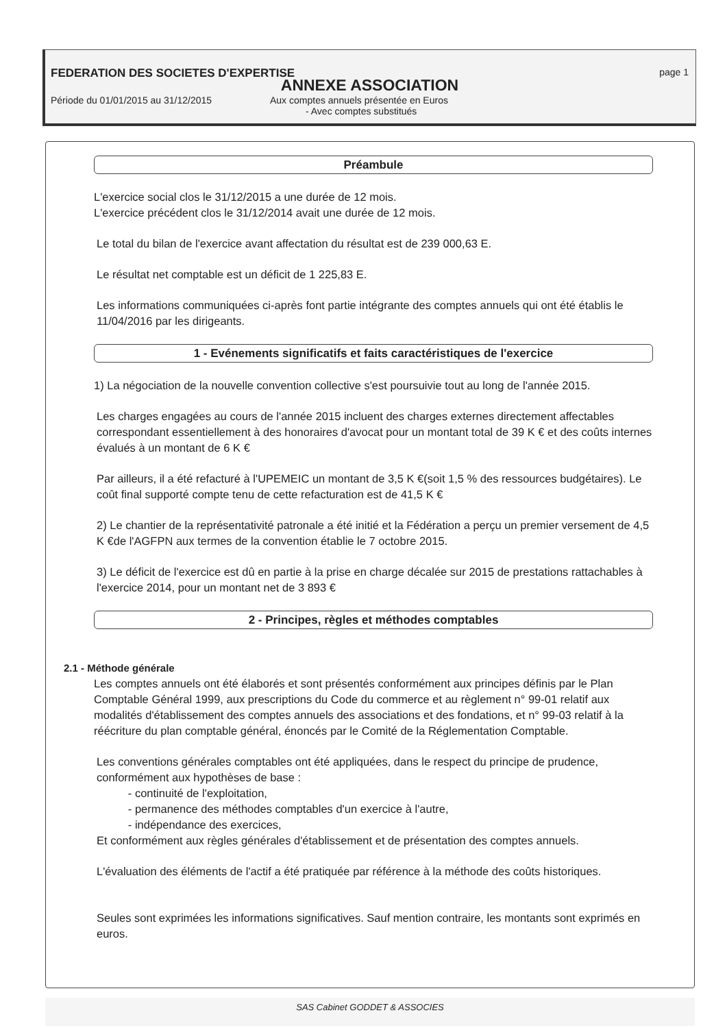FEDERATION DES SOCIETES D'EXPERTISE page 1
ANNEXE ASSOCIATION
Période du 01/01/2015 au 31/12/2015 Aux comptes annuels présentée en Euros
- Avec comptes substitués
Préambule
L'exercice social clos le 31/12/2015 a une durée de 12 mois.
L'exercice précédent clos le 31/12/2014 avait une durée de 12 mois.
Le total du bilan de l'exercice avant affectation du résultat est de 239 000,63 E.
Le résultat net comptable est un déficit de 1 225,83 E.
Les informations communiquées ci-après font partie intégrante des comptes annuels qui ont été établis le 11/04/2016 par les dirigeants.
1 - Evénements significatifs et faits caractéristiques de l'exercice
1) La négociation de la nouvelle convention collective s'est poursuivie tout au long de l'année 2015.
Les charges engagées au cours de l'année 2015 incluent des charges externes directement affectables correspondant essentiellement à des honoraires d'avocat pour un montant total de 39 K € et des coûts internes évalués à un montant de 6 K €
Par ailleurs, il a été refacturé à l'UPEMEIC un montant de 3,5 K €(soit 1,5 % des ressources budgétaires). Le coût final supporté compte tenu de cette refacturation est de 41,5 K €
2) Le chantier de la représentativité patronale a été initié et la Fédération a perçu un premier versement de 4,5 K €de l'AGFPN aux termes de la convention établie le 7 octobre 2015.
3) Le déficit de l'exercice est dû en partie à la prise en charge décalée sur 2015 de prestations rattachables à l'exercice 2014, pour un montant net de 3 893 €
2 - Principes, règles et méthodes comptables
2.1 - Méthode générale
Les comptes annuels ont été élaborés et sont présentés conformément aux principes définis par le Plan Comptable Général 1999, aux prescriptions du Code du commerce et au règlement n° 99-01 relatif aux modalités d'établissement des comptes annuels des associations et des fondations, et n° 99-03 relatif à la réécriture du plan comptable général, énoncés par le Comité de la Réglementation Comptable.
Les conventions générales comptables ont été appliquées, dans le respect du principe de prudence, conformément aux hypothèses de base :
- continuité de l'exploitation,
- permanence des méthodes comptables d'un exercice à l'autre,
- indépendance des exercices,
Et conformément aux règles générales d'établissement et de présentation des comptes annuels.
L'évaluation des éléments de l'actif a été pratiquée par référence à la méthode des coûts historiques.
Seules sont exprimées les informations significatives. Sauf mention contraire, les montants sont exprimés en euros.
SAS Cabinet GODDET & ASSOCIES